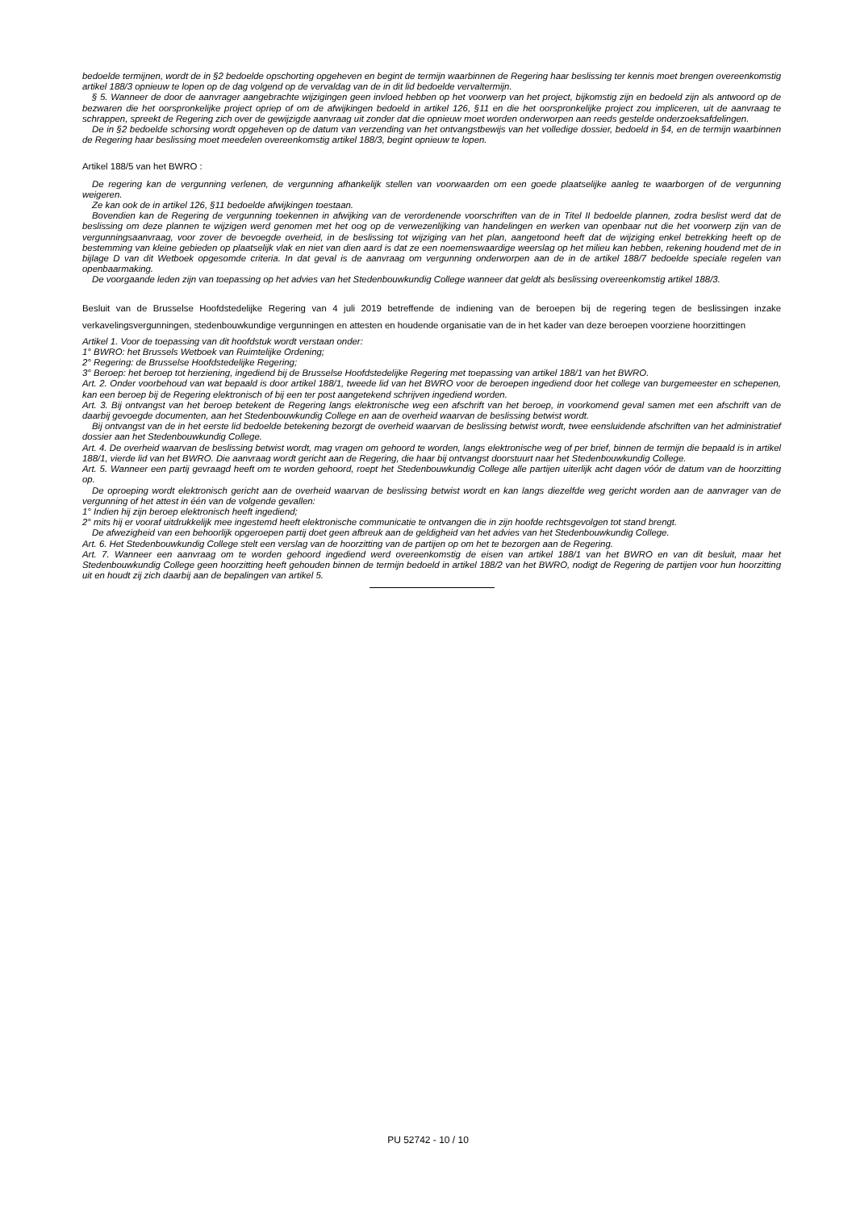bedoelde termijnen, wordt de in §2 bedoelde opschorting opgeheven en begint de termijn waarbinnen de Regering haar beslissing ter kennis moet brengen overeenkomstig artikel 188/3 opnieuw te lopen op de dag volgend op de vervaldag van de in dit lid bedoelde vervaltermijn.
§ 5. Wanneer de door de aanvrager aangebrachte wijzigingen geen invloed hebben op het voorwerp van het project, bijkomstig zijn en bedoeld zijn als antwoord op de bezwaren die het oorspronkelijke project opriep of om de afwijkingen bedoeld in artikel 126, §11 en die het oorspronkelijke project zou impliceren, uit de aanvraag te schrappen, spreekt de Regering zich over de gewijzigde aanvraag uit zonder dat die opnieuw moet worden onderworpen aan reeds gestelde onderzoeksafdelingen.
De in §2 bedoelde schorsing wordt opgeheven op de datum van verzending van het ontvangstbewijs van het volledige dossier, bedoeld in §4, en de termijn waarbinnen de Regering haar beslissing moet meedelen overeenkomstig artikel 188/3, begint opnieuw te lopen.
Artikel 188/5 van het BWRO :
De regering kan de vergunning verlenen, de vergunning afhankelijk stellen van voorwaarden om een goede plaatselijke aanleg te waarborgen of de vergunning weigeren.
Ze kan ook de in artikel 126, §11 bedoelde afwijkingen toestaan.
Bovendien kan de Regering de vergunning toekennen in afwijking van de verordenende voorschriften van de in Titel II bedoelde plannen, zodra beslist werd dat de beslissing om deze plannen te wijzigen werd genomen met het oog op de verwezenlijking van handelingen en werken van openbaar nut die het voorwerp zijn van de vergunningsaanvraag, voor zover de bevoegde overheid, in de beslissing tot wijziging van het plan, aangetoond heeft dat de wijziging enkel betrekking heeft op de bestemming van kleine gebieden op plaatselijk vlak en niet van dien aard is dat ze een noemenswaardige weerslag op het milieu kan hebben, rekening houdend met de in bijlage D van dit Wetboek opgesomde criteria. In dat geval is de aanvraag om vergunning onderworpen aan de in de artikel 188/7 bedoelde speciale regelen van openbaarmaking.
De voorgaande leden zijn van toepassing op het advies van het Stedenbouwkundig College wanneer dat geldt als beslissing overeenkomstig artikel 188/3.
Besluit van de Brusselse Hoofdstedelijke Regering van 4 juli 2019 betreffende de indiening van de beroepen bij de regering tegen de beslissingen inzake verkavelingsvergunningen, stedenbouwkundige vergunningen en attesten en houdende organisatie van de in het kader van deze beroepen voorziene hoorzittingen
Artikel 1. Voor de toepassing van dit hoofdstuk wordt verstaan onder:
1° BWRO: het Brussels Wetboek van Ruimtelijke Ordening;
2° Regering: de Brusselse Hoofdstedelijke Regering;
3° Beroep: het beroep tot herziening, ingediend bij de Brusselse Hoofdstedelijke Regering met toepassing van artikel 188/1 van het BWRO.
Art. 2. Onder voorbehoud van wat bepaald is door artikel 188/1, tweede lid van het BWRO voor de beroepen ingediend door het college van burgemeester en schepenen, kan een beroep bij de Regering elektronisch of bij een ter post aangetekend schrijven ingediend worden.
Art. 3. Bij ontvangst van het beroep betekent de Regering langs elektronische weg een afschrift van het beroep, in voorkomend geval samen met een afschrift van de daarbij gevoegde documenten, aan het Stedenbouwkundig College en aan de overheid waarvan de beslissing betwist wordt.
Bij ontvangst van de in het eerste lid bedoelde betekening bezorgt de overheid waarvan de beslissing betwist wordt, twee eensluidende afschriften van het administratief dossier aan het Stedenbouwkundig College.
Art. 4. De overheid waarvan de beslissing betwist wordt, mag vragen om gehoord te worden, langs elektronische weg of per brief, binnen de termijn die bepaald is in artikel 188/1, vierde lid van het BWRO. Die aanvraag wordt gericht aan de Regering, die haar bij ontvangst doorstuurt naar het Stedenbouwkundig College.
Art. 5. Wanneer een partij gevraagd heeft om te worden gehoord, roept het Stedenbouwkundig College alle partijen uiterlijk acht dagen vóór de datum van de hoorzitting op.
De oproeping wordt elektronisch gericht aan de overheid waarvan de beslissing betwist wordt en kan langs diezelfde weg gericht worden aan de aanvrager van de vergunning of het attest in één van de volgende gevallen:
1° Indien hij zijn beroep elektronisch heeft ingediend;
2° mits hij er vooraf uitdrukkelijk mee ingestemd heeft elektronische communicatie te ontvangen die in zijn hoofde rechtsgevolgen tot stand brengt.
De afwezigheid van een behoorlijk opgeroepen partij doet geen afbreuk aan de geldigheid van het advies van het Stedenbouwkundig College.
Art. 6. Het Stedenbouwkundig College stelt een verslag van de hoorzitting van de partijen op om het te bezorgen aan de Regering.
Art. 7. Wanneer een aanvraag om te worden gehoord ingediend werd overeenkomstig de eisen van artikel 188/1 van het BWRO en van dit besluit, maar het Stedenbouwkundig College geen hoorzitting heeft gehouden binnen de termijn bedoeld in artikel 188/2 van het BWRO, nodigt de Regering de partijen voor hun hoorzitting uit en houdt zij zich daarbij aan de bepalingen van artikel 5.
PU 52742 - 10 / 10